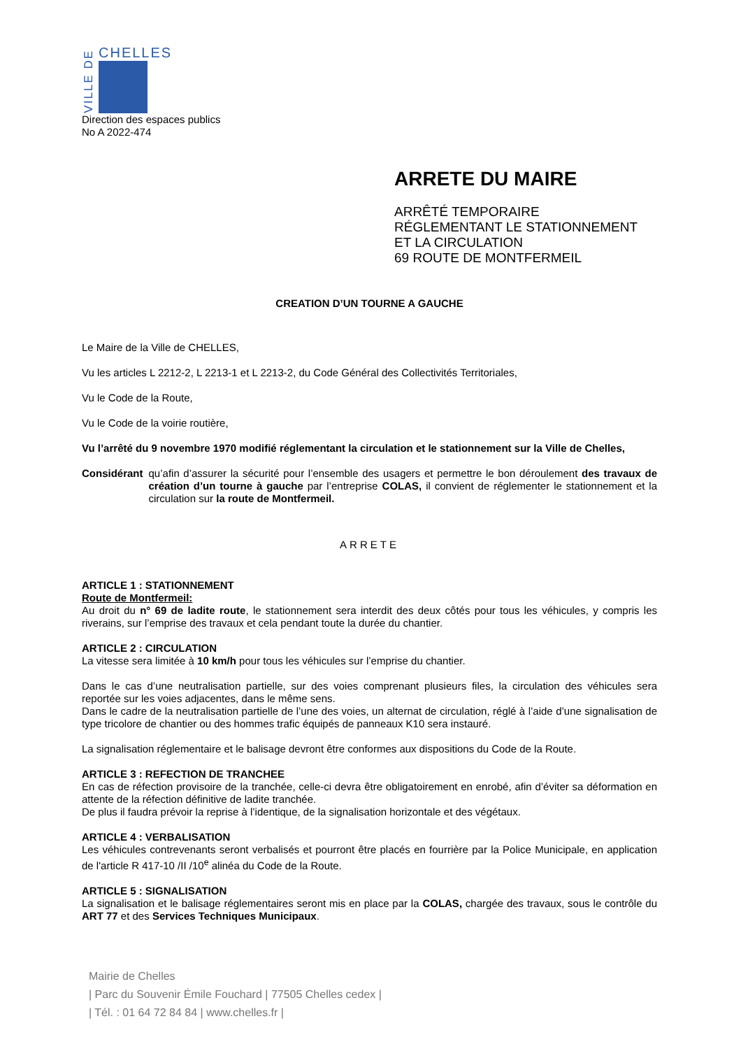VILLE DE
CHELLES
Direction des espaces publics
No A 2022-474
ARRETE DU MAIRE
ARRÊTÉ TEMPORAIRE
RÉGLEMENTANT LE STATIONNEMENT
ET LA CIRCULATION
69 ROUTE DE MONTFERMEIL
CREATION D’UN TOURNE A GAUCHE
Le Maire de la Ville de CHELLES,
Vu les articles L 2212-2, L 2213-1 et L 2213-2, du Code Général des Collectivités Territoriales,
Vu le Code de la Route,
Vu le Code de la voirie routière,
Vu l’arrêté du 9 novembre 1970 modifié réglementant la circulation et le stationnement sur la Ville de Chelles,
Considérant
qu’afin d’assurer la sécurité pour l’ensemble des usagers et permettre le bon déroulement des travaux de création d’un tourne à gauche par l’entreprise COLAS, il convient de réglementer le stationnement et la circulation sur la route de Montfermeil.
ARRETE
ARTICLE 1 : STATIONNEMENT
Route de Montfermeil:
Au droit du n° 69 de ladite route, le stationnement sera interdit des deux côtés pour tous les véhicules, y compris les riverains, sur l’emprise des travaux et cela pendant toute la durée du chantier.
ARTICLE 2 : CIRCULATION
La vitesse sera limitée à 10 km/h pour tous les véhicules sur l’emprise du chantier.
Dans le cas d’une neutralisation partielle, sur des voies comprenant plusieurs files, la circulation des véhicules sera reportée sur les voies adjacentes, dans le même sens.
Dans le cadre de la neutralisation partielle de l’une des voies, un alternat de circulation, réglé à l’aide d’une signalisation de type tricolore de chantier ou des hommes trafic équipés de panneaux K10 sera instauré.
La signalisation réglementaire et le balisage devront être conformes aux dispositions du Code de la Route.
ARTICLE 3 : REFECTION DE TRANCHEE
En cas de réfection provisoire de la tranchée, celle-ci devra être obligatoirement en enrobé, afin d’éviter sa déformation en attente de la réfection définitive de ladite tranchée.
De plus il faudra prévoir la reprise à l’identique, de la signalisation horizontale et des végétaux.
ARTICLE 4 : VERBALISATION
Les véhicules contrevenants seront verbalisés et pourront être placés en fourrière par la Police Municipale, en application de l'article R 417-10 /II /10<sup>e</sup> alinéa du Code de la Route.
ARTICLE 5 : SIGNALISATION
La signalisation et le balisage réglementaires seront mis en place par la COLAS, chargée des travaux, sous le contrôle du ART 77 et des Services Techniques Municipaux.
Mairie de Chelles
| Parc du Souvenir Émile Fouchard | 77505 Chelles cedex |
| Tél. : 01 64 72 84 84 | www.chelles.fr |